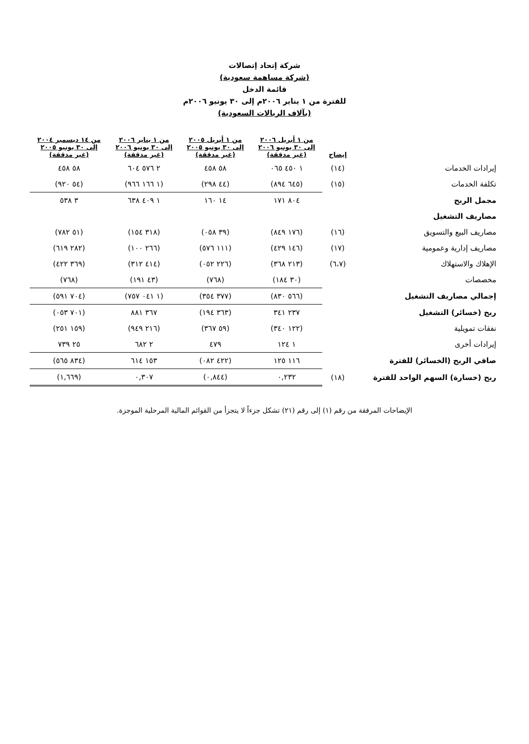شركة إتحاد إتصالات
(شركة مساهمة سعودية)
قائمة الدخل
للفترة من ١ يناير ٢٠٠٦م إلى ٣٠ يونيو ٢٠٠٦م
(بآلاف الريالات السعودية)
| | إيضاح | من ١ أبريل ٢٠٠٦ إلى ٣٠ يونيو ٢٠٠٦ (غير مدققة) | من ١ أبريل ٢٠٠٥ إلى ٣٠ يونيو ٢٠٠٥ (غير مدققة) | من ١ يناير ٢٠٠٦ إلى ٣٠ يونيو ٢٠٠٦ (غير مدققة) | من ١٤ ديسمبر ٢٠٠٤ إلى ٣٠ يونيو ٢٠٠٥ (غير مدققة) |
| --- | --- | --- | --- | --- | --- |
| إيرادات الخدمات | (١٤) | ١ ٤٥٠ ٠٦٥ | ٥٨ ٤٥٨ | ٢ ٥٧٦ ٦٠٤ | ٥٨ ٤٥٨ |
| تكلفة الخدمات | (١٥) | (٦٤٥ ٨٩٤) | (٤٤ ٢٩٨) | (١ ١٦٦ ٩٦٦) | (٥٤ ٩٢٠) |
| مجمل الربح | | ٨٠٤ ١٧١ | ١٤ ١٦٠ | ١ ٤٠٩ ٦٣٨ | ٣ ٥٣٨ |
| مصاريف التشغيل | | | | | |
| مصاريف البيع والتسويق | (١٦) | (١٧٦ ٨٤٩) | (٣٩ ٠٥٨) | (٣١٨ ١٥٤) | (٥١ ٧٨٢) |
| مصاريف إدارية وعمومية | (١٧) | (١٤٦ ٤٢٩) | (١١١ ٥٧٦) | (٢٦٦ ١٠٠) | (٢٨٢ ٦١٩) |
| الإهلاك والاستهلاك | (٦،٧) | (٢١٣ ٣٦٨) | (٢٢٦ ٠٥٢) | (٤١٤ ٣١٢) | (٣٦٩ ٤٢٢) |
| مخصصات | | (٣٠ ١٨٤) | (٧٦٨) | (٤٣ ١٩١) | (٧٦٨) |
| إجمالي مصاريف التشغيل | | (٥٦٦ ٨٣٠) | (٣٧٧ ٣٥٤) | (١ ٠٤١ ٧٥٧) | (٧٠٤ ٥٩١) |
| ربح (خسائر) التشغيل | | ٢٣٧ ٣٤١ | (٣٦٣ ١٩٤) | ٣٦٧ ٨٨١ | (٧٠١ ٠٥٣) |
| نفقات تمويلية | | (١٢٢ ٣٤٠) | (٥٩ ٣٦٧) | (٢١٦ ٩٤٩) | (١٥٩ ٢٥١) |
| إيرادات أخرى | | ١ ١٢٤ | ٤٧٩ | ٢ ٦٨٢ | ٢٥ ٧٣٩ |
| صافي الربح (الخسائر) للفترة | | ١١٦ ١٢٥ | (٤٢٢ ٠٨٢) | ١٥٣ ٦١٤ | (٨٣٤ ٥٦٥) |
| ربح (خسارة) السهم الواحد للفترة | (١٨) | ٠,٢٣٢ | (٠,٨٤٤) | ٠,٣٠٧ | (١,٦٦٩) |
الإيضاحات المرفقة من رقم (١) إلى رقم (٢١) تشكل جزءاً لا يتجزأ من القوائم المالية المرحلية الموجزة.